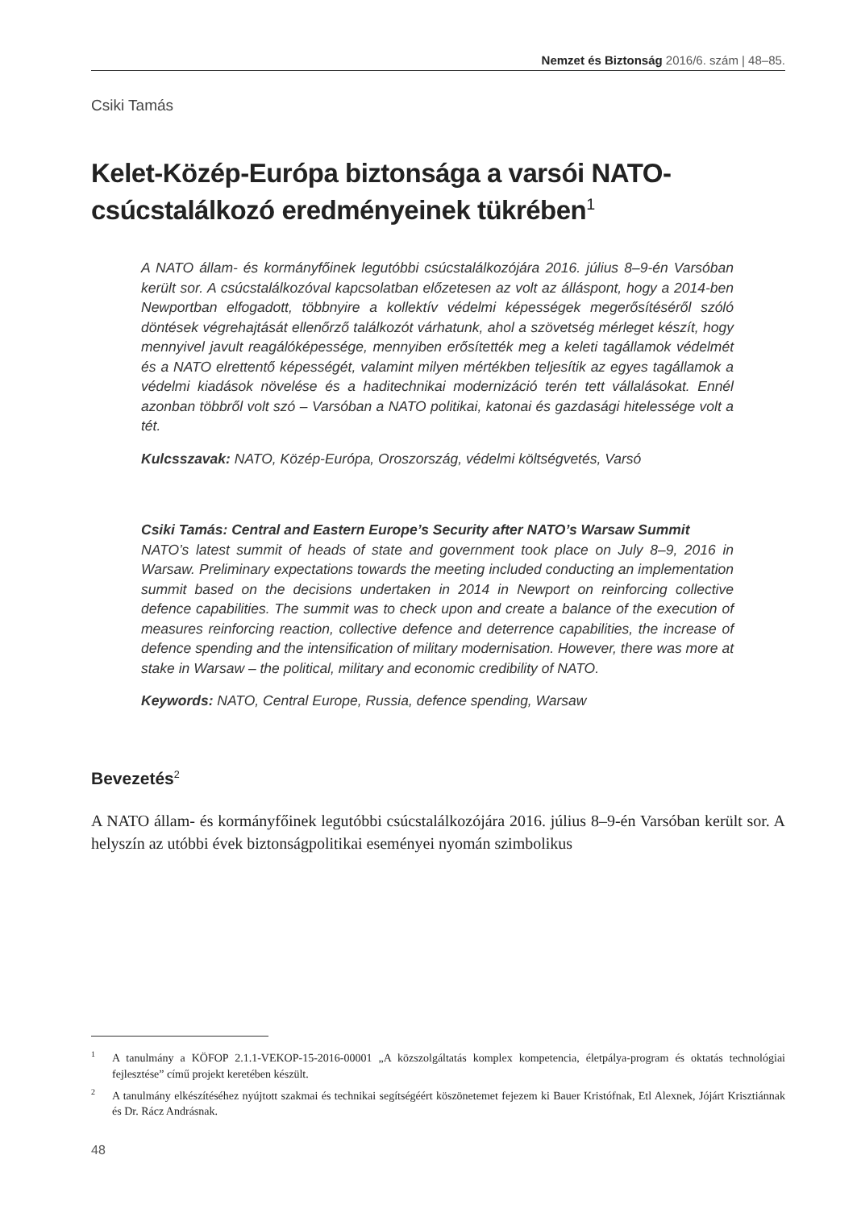Nemzet és Biztonság 2016/6. szám | 48–85.
Csiki Tamás
Kelet-Közép-Európa biztonsága a varsói NATO-csúcstalálkozó eredményeinek tükrében<sup>1</sup>
A NATO állam- és kormányfőinek legutóbbi csúcstalálkozójára 2016. július 8–9-én Varsóban került sor. A csúcstalálkozóval kapcsolatban előzetesen az volt az álláspont, hogy a 2014-ben Newportban elfogadott, többnyire a kollektív védelmi képességek megerősítéséről szóló döntések végrehajtását ellenőrző találkozót várhatunk, ahol a szövetség mérleget készít, hogy mennyivel javult reagálóképessége, mennyiben erősítették meg a keleti tagállamok védelmét és a NATO elrettentő képességét, valamint milyen mértékben teljesítik az egyes tagállamok a védelmi kiadások növelése és a haditechnikai modernizáció terén tett vállalásokat. Ennél azonban többről volt szó – Varsóban a NATO politikai, katonai és gazdasági hitelessége volt a tét.
Kulcsszavak: NATO, Közép-Európa, Oroszország, védelmi költségvetés, Varsó
Csiki Tamás: Central and Eastern Europe’s Security after NATO’s Warsaw Summit
NATO’s latest summit of heads of state and government took place on July 8–9, 2016 in Warsaw. Preliminary expectations towards the meeting included conducting an implementation summit based on the decisions undertaken in 2014 in Newport on reinforcing collective defence capabilities. The summit was to check upon and create a balance of the execution of measures reinforcing reaction, collective defence and deterrence capabilities, the increase of defence spending and the intensification of military modernisation. However, there was more at stake in Warsaw – the political, military and economic credibility of NATO.
Keywords: NATO, Central Europe, Russia, defence spending, Warsaw
Bevezetés<sup>2</sup>
A NATO állam- és kormányfőinek legutóbbi csúcstalálkozójára 2016. július 8–9-én Varsóban került sor. A helyszín az utóbbi évek biztonságpolitikai eseményei nyomán szimbolikus
<sup>1</sup> A tanulmány a KÖFOP 2.1.1-VEKOP-15-2016-00001 „A közszolgáltatás komplex kompetencia, életpálya-program és oktatás technológiai fejlesztése” című projekt keretében készült.
<sup>2</sup> A tanulmány elkészítéséhez nyújtott szakmai és technikai segítségéért köszönetemet fejezem ki Bauer Kristófnak, Etl Alexnek, Jójárt Krisztiánnak és Dr. Rácz Andrásnak.
48